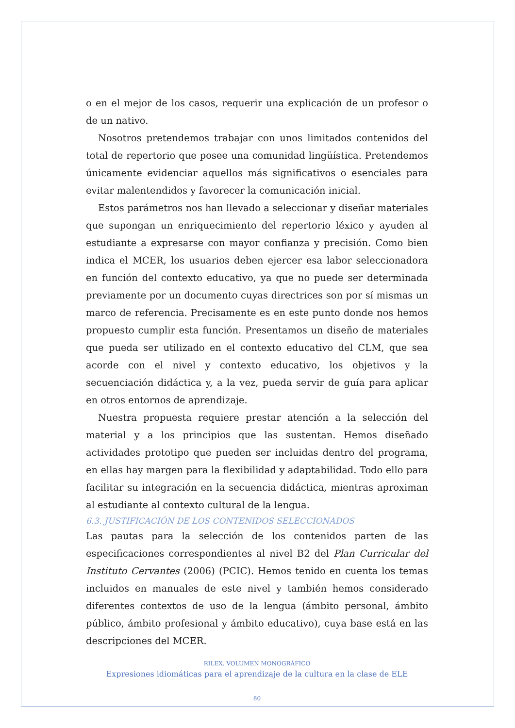o en el mejor de los casos, requerir una explicación de un profesor o de un nativo.
Nosotros pretendemos trabajar con unos limitados contenidos del total de repertorio que posee una comunidad lingüística. Pretendemos únicamente evidenciar aquellos más significativos o esenciales para evitar malentendidos y favorecer la comunicación inicial.
Estos parámetros nos han llevado a seleccionar y diseñar materiales que supongan un enriquecimiento del repertorio léxico y ayuden al estudiante a expresarse con mayor confianza y precisión. Como bien indica el MCER, los usuarios deben ejercer esa labor seleccionadora en función del contexto educativo, ya que no puede ser determinada previamente por un documento cuyas directrices son por sí mismas un marco de referencia. Precisamente es en este punto donde nos hemos propuesto cumplir esta función. Presentamos un diseño de materiales que pueda ser utilizado en el contexto educativo del CLM, que sea acorde con el nivel y contexto educativo, los objetivos y la secuenciación didáctica y, a la vez, pueda servir de guía para aplicar en otros entornos de aprendizaje.
Nuestra propuesta requiere prestar atención a la selección del material y a los principios que las sustentan. Hemos diseñado actividades prototipo que pueden ser incluidas dentro del programa, en ellas hay margen para la flexibilidad y adaptabilidad. Todo ello para facilitar su integración en la secuencia didáctica, mientras aproximan al estudiante al contexto cultural de la lengua.
6.3. JUSTIFICACIÓN DE LOS CONTENIDOS SELECCIONADOS
Las pautas para la selección de los contenidos parten de las especificaciones correspondientes al nivel B2 del Plan Curricular del Instituto Cervantes (2006) (PCIC). Hemos tenido en cuenta los temas incluidos en manuales de este nivel y también hemos considerado diferentes contextos de uso de la lengua (ámbito personal, ámbito público, ámbito profesional y ámbito educativo), cuya base está en las descripciones del MCER.
RILEX. VOLUMEN MONOGRÁFICO
Expresiones idiomáticas para el aprendizaje de la cultura en la clase de ELE
80